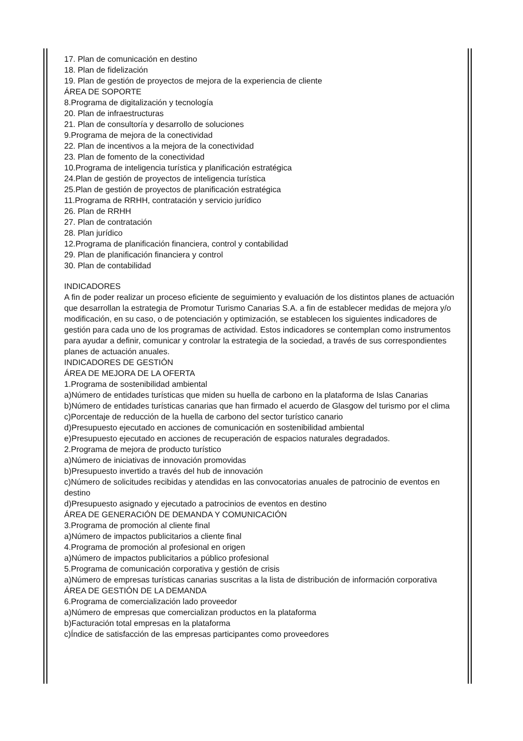17. Plan de comunicación en destino
18. Plan de fidelización
19. Plan de gestión de proyectos de mejora de la experiencia de cliente
ÁREA DE SOPORTE
8.Programa de digitalización y tecnología
20. Plan de infraestructuras
21. Plan de consultoría y desarrollo de soluciones
9.Programa de mejora de la conectividad
22. Plan de incentivos a la mejora de la conectividad
23. Plan de fomento de la conectividad
10.Programa de inteligencia turística y planificación estratégica
24.Plan de gestión de proyectos de inteligencia turística
25.Plan de gestión de proyectos de planificación estratégica
11.Programa de RRHH, contratación y servicio jurídico
26. Plan de RRHH
27. Plan de contratación
28. Plan jurídico
12.Programa de planificación financiera, control y contabilidad
29. Plan de planificación financiera y control
30. Plan de contabilidad
INDICADORES
A fin de poder realizar un proceso eficiente de seguimiento y evaluación de los distintos planes de actuación que desarrollan la estrategia de Promotur Turismo Canarias S.A. a fin de establecer medidas de mejora y/o modificación, en su caso, o de potenciación y optimización, se establecen los siguientes indicadores de gestión para cada uno de los programas de actividad. Estos indicadores se contemplan como instrumentos para ayudar a definir, comunicar y controlar la estrategia de la sociedad, a través de sus correspondientes planes de actuación anuales.
INDICADORES DE GESTIÓN
ÁREA DE MEJORA DE LA OFERTA
1.Programa de sostenibilidad ambiental
a)Número de entidades turísticas que miden su huella de carbono en la plataforma de Islas Canarias
b)Número de entidades turísticas canarias que han firmado el acuerdo de Glasgow del turismo por el clima
c)Porcentaje de reducción de la huella de carbono del sector turístico canario
d)Presupuesto ejecutado en acciones de comunicación en sostenibilidad ambiental
e)Presupuesto ejecutado en acciones de recuperación de espacios naturales degradados.
2.Programa de mejora de producto turístico
a)Número de iniciativas de innovación promovidas
b)Presupuesto invertido a través del hub de innovación
c)Número de solicitudes recibidas y atendidas en las convocatorias anuales de patrocinio de eventos en destino
d)Presupuesto asignado y ejecutado a patrocinios de eventos en destino
ÁREA DE GENERACIÓN DE DEMANDA Y COMUNICACIÓN
3.Programa de promoción al cliente final
a)Número de impactos publicitarios a cliente final
4.Programa de promoción al profesional en origen
a)Número de impactos publicitarios a público profesional
5.Programa de comunicación corporativa y gestión de crisis
a)Número de empresas turísticas canarias suscritas a la lista de distribución de información corporativa
ÁREA DE GESTIÓN DE LA DEMANDA
6.Programa de comercialización lado proveedor
a)Número de empresas que comercializan productos en la plataforma
b)Facturación total empresas en la plataforma
c)Índice de satisfacción de las empresas participantes como proveedores